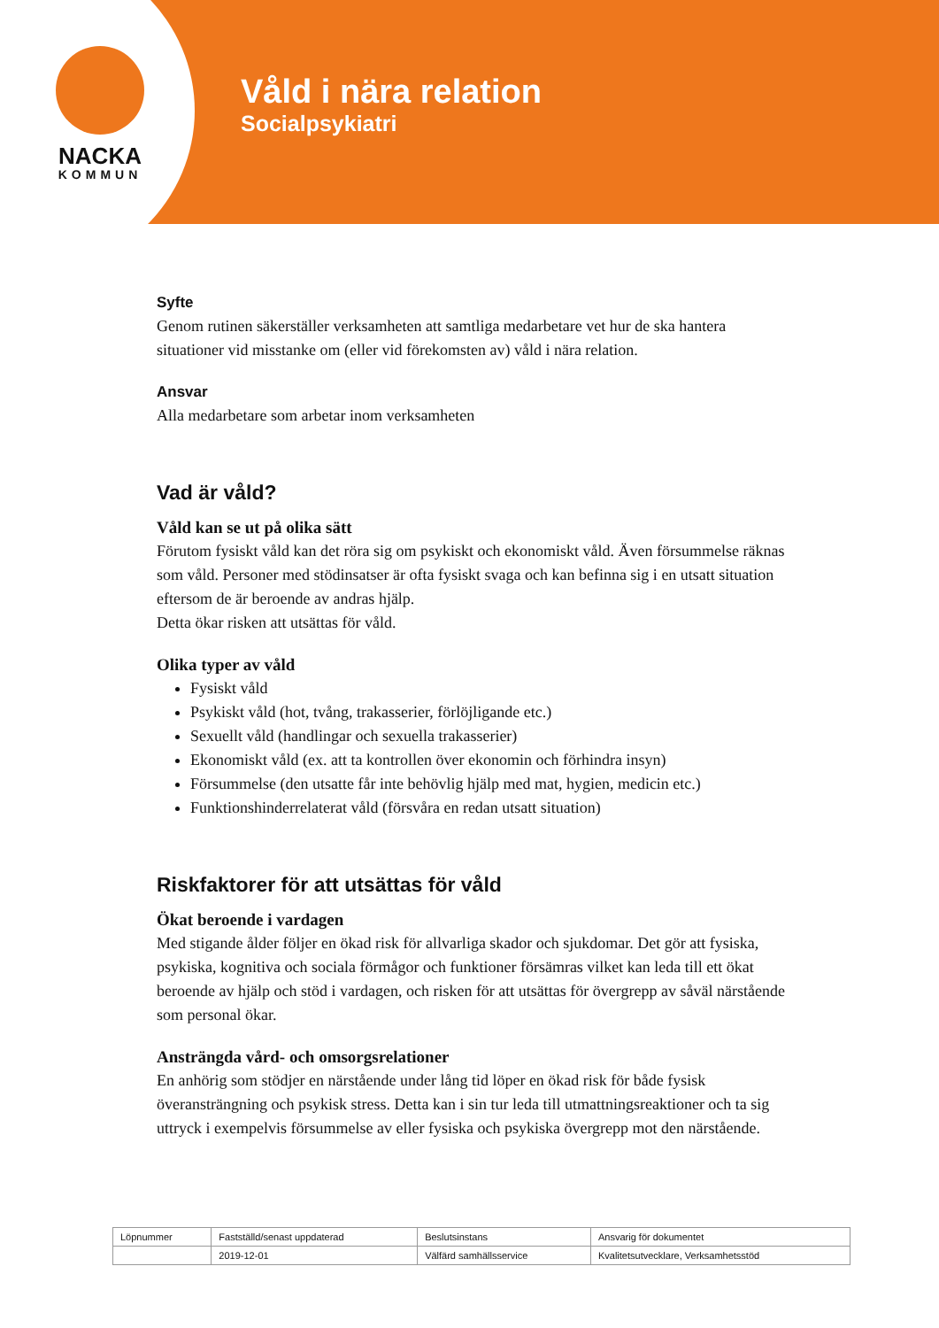NACKA
KOMMUN
Våld i nära relation
Socialpsykiatri
Syfte
Genom rutinen säkerställer verksamheten att samtliga medarbetare vet hur de ska hantera situationer vid misstanke om (eller vid förekomsten av) våld i nära relation.
Ansvar
Alla medarbetare som arbetar inom verksamheten
Vad är våld?
Våld kan se ut på olika sätt
Förutom fysiskt våld kan det röra sig om psykiskt och ekonomiskt våld. Även försummelse räknas som våld. Personer med stödinsatser är ofta fysiskt svaga och kan befinna sig i en utsatt situation eftersom de är beroende av andras hjälp.
Detta ökar risken att utsättas för våld.
Olika typer av våld
Fysiskt våld
Psykiskt våld (hot, tvång, trakasserier, förlöjligande etc.)
Sexuellt våld (handlingar och sexuella trakasserier)
Ekonomiskt våld (ex. att ta kontrollen över ekonomin och förhindra insyn)
Försummelse (den utsatte får inte behövlig hjälp med mat, hygien, medicin etc.)
Funktionshinderrelaterat våld (försvåra en redan utsatt situation)
Riskfaktorer för att utsättas för våld
Ökat beroende i vardagen
Med stigande ålder följer en ökad risk för allvarliga skador och sjukdomar. Det gör att fysiska, psykiska, kognitiva och sociala förmågor och funktioner försämras vilket kan leda till ett ökat beroende av hjälp och stöd i vardagen, och risken för att utsättas för övergrepp av såväl närstående som personal ökar.
Ansträngda vård- och omsorgsrelationer
En anhörig som stödjer en närstående under lång tid löper en ökad risk för både fysisk överansträngning och psykisk stress. Detta kan i sin tur leda till utmattningsreaktioner och ta sig uttryck i exempelvis försummelse av eller fysiska och psykiska övergrepp mot den närstående.
| Löpnummer | Fastställd/senast uppdaterad | Beslutsinstans | Ansvarig för dokumentet |
| | 2019-12-01 | Välfärd samhällsservice | Kvalitetsutvecklare, Verksamhetsstöd |